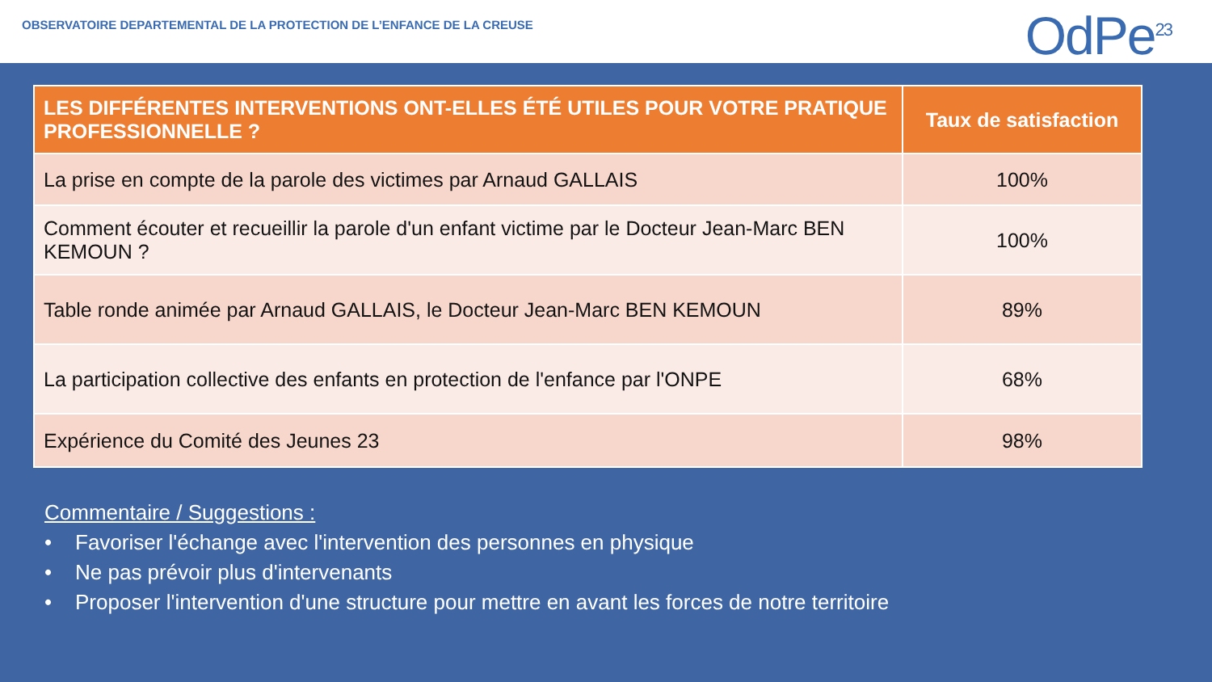OBSERVATOIRE DEPARTEMENTAL DE LA PROTECTION DE L’ENFANCE DE LA CREUSE
OdPe<sup>23</sup>
| LES DIFFÉRENTES INTERVENTIONS ONT-ELLES ÉTÉ UTILES POUR VOTRE PRATIQUE PROFESSIONNELLE ? | Taux de satisfaction |
| --- | --- |
| La prise en compte de la parole des victimes par Arnaud GALLAIS | 100% |
| Comment écouter et recueillir la parole d'un enfant victime par le Docteur Jean-Marc BEN KEMOUN ? | 100% |
| Table ronde animée par Arnaud GALLAIS, le Docteur Jean-Marc BEN KEMOUN | 89% |
| La participation collective des enfants en protection de l'enfance par l'ONPE | 68% |
| Expérience du Comité des Jeunes 23 | 98% |
Commentaire / Suggestions :
• Favoriser l'échange avec l'intervention des personnes en physique
• Ne pas prévoir plus d'intervenants
• Proposer l'intervention d'une structure pour mettre en avant les forces de notre territoire